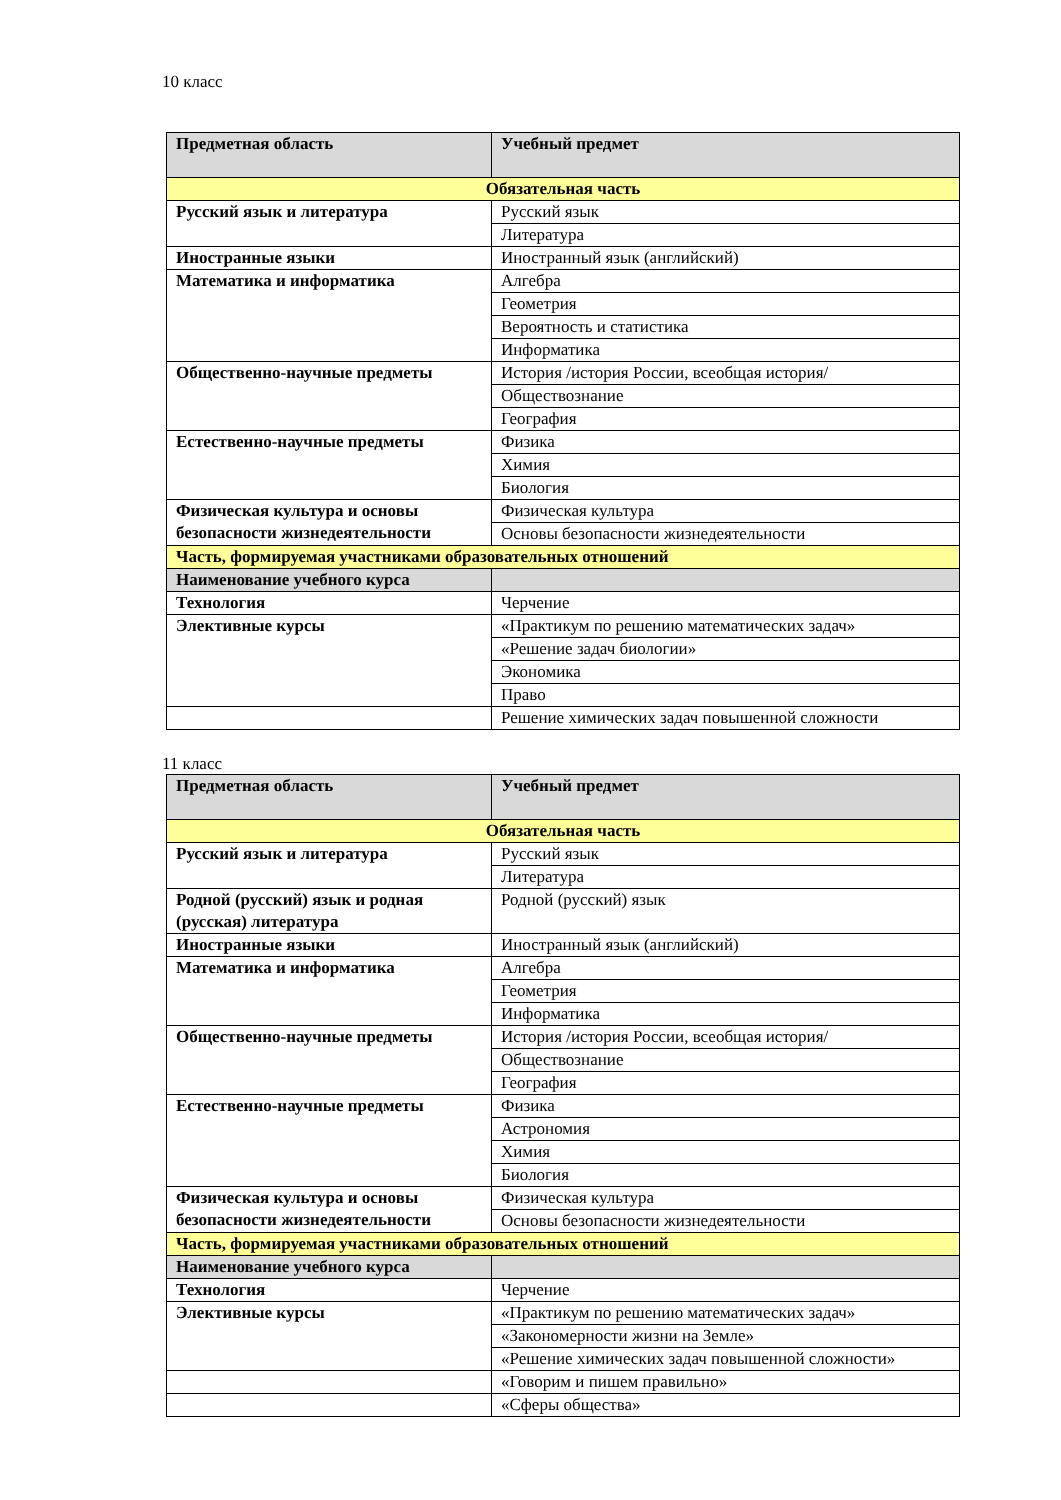10 класс
| Предметная область | Учебный предмет |
| --- | --- |
| Обязательная часть | |
| Русский язык и литература | Русский язык |
| | Литература |
| Иностранные языки | Иностранный язык (английский) |
| Математика и информатика | Алгебра |
| | Геометрия |
| | Вероятность и статистика |
| | Информатика |
| Общественно-научные предметы | История /история России, всеобщая история/ |
| | Обществознание |
| | География |
| Естественно-научные предметы | Физика |
| | Химия |
| | Биология |
| Физическая культура и основы безопасности жизнедеятельности | Физическая культура |
| | Основы безопасности жизнедеятельности |
| Часть, формируемая участниками образовательных отношений | |
| Наименование учебного курса | |
| Технология | Черчение |
| Элективные курсы | «Практикум по решению математических задач» |
| | «Решение задач биологии» |
| | Экономика |
| | Право |
| | Решение химических задач повышенной сложности |
11 класс
| Предметная область | Учебный предмет |
| --- | --- |
| Обязательная часть | |
| Русский язык и литература | Русский язык |
| | Литература |
| Родной (русский) язык и родная (русская) литература | Родной (русский) язык |
| Иностранные языки | Иностранный язык (английский) |
| Математика и информатика | Алгебра |
| | Геометрия |
| | Информатика |
| Общественно-научные предметы | История /история России, всеобщая история/ |
| | Обществознание |
| | География |
| Естественно-научные предметы | Физика |
| | Астрономия |
| | Химия |
| | Биология |
| Физическая культура и основы безопасности жизнедеятельности | Физическая культура |
| | Основы безопасности жизнедеятельности |
| Часть, формируемая участниками образовательных отношений | |
| Наименование учебного курса | |
| Технология | Черчение |
| Элективные курсы | «Практикум по решению математических задач» |
| | «Закономерности жизни на Земле» |
| | «Решение химических задач повышенной сложности» |
| | «Говорим и пишем правильно» |
| | «Сферы общества» |